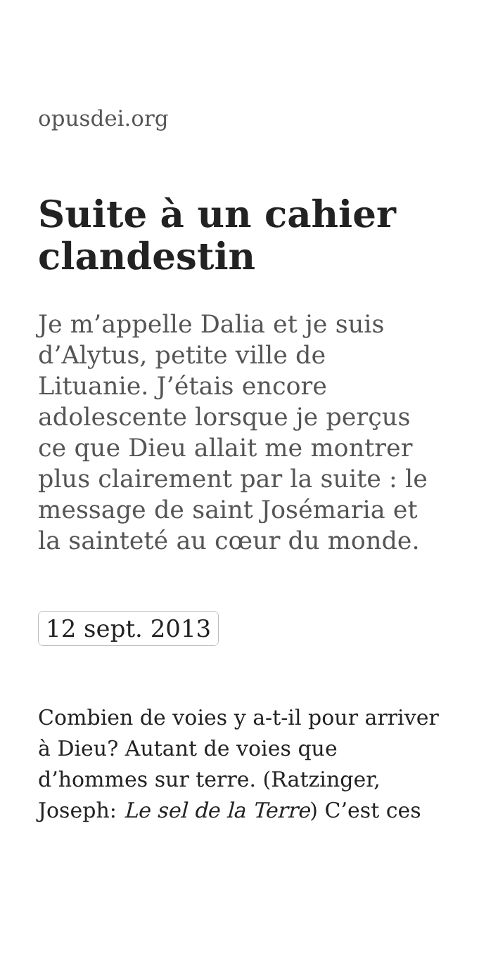opusdei.org
Suite à un cahier clandestin
Je m’appelle Dalia et je suis d’Alytus, petite ville de Lituanie. J’étais encore adolescente lorsque je perçus ce que Dieu allait me montrer plus clairement par la suite : le message de saint Josémaria et la sainteté au cœur du monde.
12 sept. 2013
Combien de voies y a-t-il pour arriver à Dieu? Autant de voies que d’hommes sur terre. (Ratzinger, Joseph: Le sel de la Terre) C’est ces